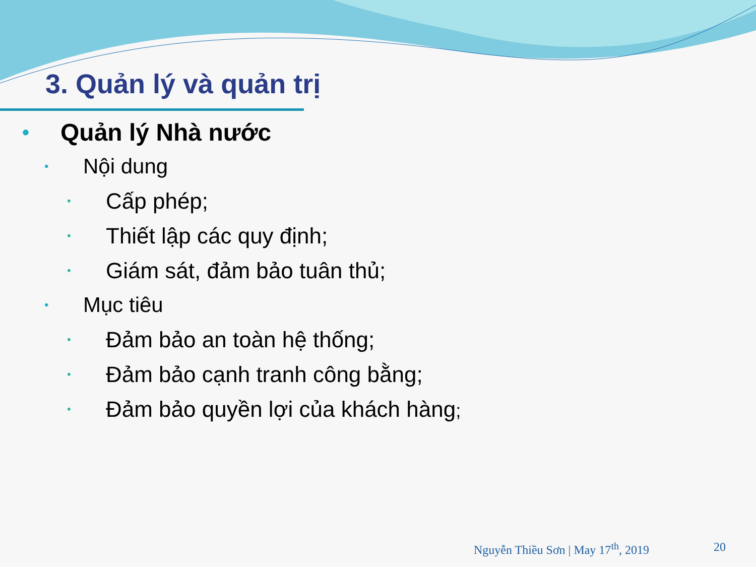3. Quản lý và quản trị
• Quản lý Nhà nước
• Nội dung
• Cấp phép;
• Thiết lập các quy định;
• Giám sát, đảm bảo tuân thủ;
• Mục tiêu
• Đảm bảo an toàn hệ thống;
• Đảm bảo cạnh tranh công bằng;
• Đảm bảo quyền lợi của khách hàng;
Nguyễn Thiều Sơn | May 17<sup>th</sup>, 2019 20